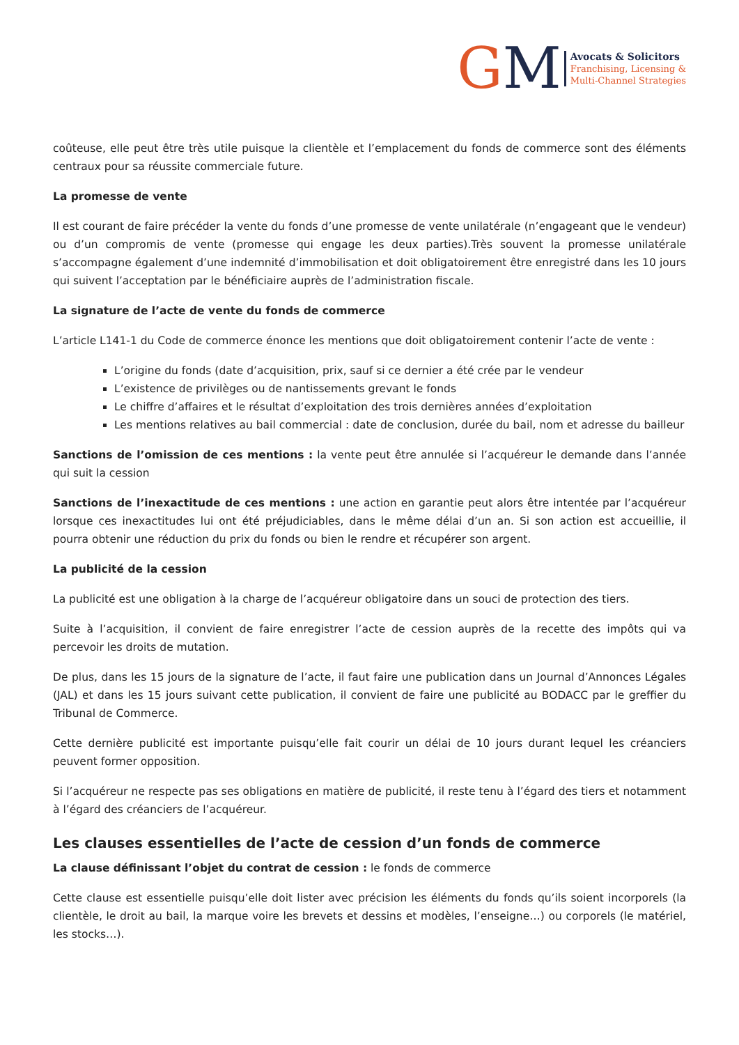GM
Avocats & Solicitors
Franchising, Licensing &
Multi-Channel Strategies
coûteuse, elle peut être très utile puisque la clientèle et l’emplacement du fonds de commerce sont des éléments centraux pour sa réussite commerciale future.
La promesse de vente
Il est courant de faire précéder la vente du fonds d’une promesse de vente unilatérale (n’engageant que le vendeur) ou d’un compromis de vente (promesse qui engage les deux parties).Très souvent la promesse unilatérale s’accompagne également d’une indemnité d’immobilisation et doit obligatoirement être enregistré dans les 10 jours qui suivent l’acceptation par le bénéficiaire auprès de l’administration fiscale.
La signature de l’acte de vente du fonds de commerce
L’article L141-1 du Code de commerce énonce les mentions que doit obligatoirement contenir l’acte de vente :
L’origine du fonds (date d’acquisition, prix, sauf si ce dernier a été crée par le vendeur
L’existence de privilèges ou de nantissements grevant le fonds
Le chiffre d’affaires et le résultat d’exploitation des trois dernières années d’exploitation
Les mentions relatives au bail commercial : date de conclusion, durée du bail, nom et adresse du bailleur
Sanctions de l’omission de ces mentions : la vente peut être annulée si l’acquéreur le demande dans l’année qui suit la cession
Sanctions de l’inexactitude de ces mentions : une action en garantie peut alors être intentée par l’acquéreur lorsque ces inexactitudes lui ont été préjudiciables, dans le même délai d’un an. Si son action est accueillie, il pourra obtenir une réduction du prix du fonds ou bien le rendre et récupérer son argent.
La publicité de la cession
La publicité est une obligation à la charge de l’acquéreur obligatoire dans un souci de protection des tiers.
Suite à l’acquisition, il convient de faire enregistrer l’acte de cession auprès de la recette des impôts qui va percevoir les droits de mutation.
De plus, dans les 15 jours de la signature de l’acte, il faut faire une publication dans un Journal d’Annonces Légales (JAL) et dans les 15 jours suivant cette publication, il convient de faire une publicité au BODACC par le greffier du Tribunal de Commerce.
Cette dernière publicité est importante puisqu’elle fait courir un délai de 10 jours durant lequel les créanciers peuvent former opposition.
Si l’acquéreur ne respecte pas ses obligations en matière de publicité, il reste tenu à l’égard des tiers et notamment à l’égard des créanciers de l’acquéreur.
Les clauses essentielles de l’acte de cession d’un fonds de commerce
La clause définissant l’objet du contrat de cession : le fonds de commerce
Cette clause est essentielle puisqu’elle doit lister avec précision les éléments du fonds qu’ils soient incorporels (la clientèle, le droit au bail, la marque voire les brevets et dessins et modèles, l’enseigne…) ou corporels (le matériel, les stocks…).